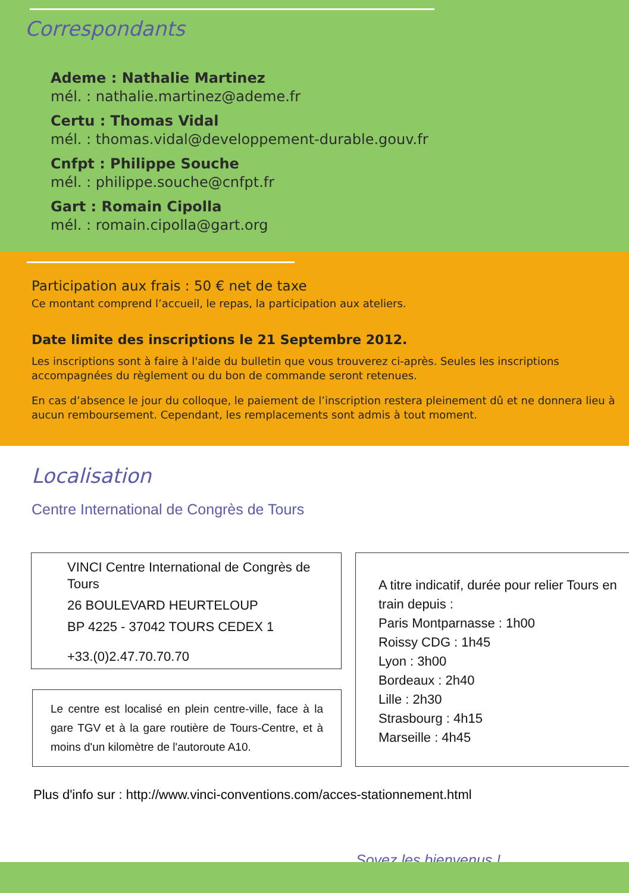Correspondants
Ademe : Nathalie Martinez
mél. : nathalie.martinez@ademe.fr
Certu : Thomas Vidal
mél. : thomas.vidal@developpement-durable.gouv.fr
Cnfpt : Philippe Souche
mél. : philippe.souche@cnfpt.fr
Gart : Romain Cipolla
mél. : romain.cipolla@gart.org
Participation aux frais : 50 € net de taxe
Ce montant comprend l’accueil, le repas, la participation aux ateliers.
Date limite des inscriptions le 21 Septembre 2012.
Les inscriptions sont à faire à l'aide du bulletin que vous trouverez ci-après. Seules les inscriptions accompagnées du règlement ou du bon de commande seront retenues.
En cas d’absence le jour du colloque, le paiement de l’inscription restera pleinement dû et ne donnera lieu à aucun remboursement. Cependant, les remplacements sont admis à tout moment.
Localisation
Centre International de Congrès de Tours
VINCI Centre International de Congrès de Tours
26 BOULEVARD HEURTELOUP
BP 4225 - 37042 TOURS CEDEX 1
+33.(0)2.47.70.70.70
Le centre est localisé en plein centre-ville, face à la gare TGV et à la gare routière de Tours-Centre, et à moins d'un kilomètre de l'autoroute A10.
A titre indicatif, durée pour relier Tours en train depuis :
Paris Montparnasse : 1h00
Roissy CDG : 1h45
Lyon : 3h00
Bordeaux : 2h40
Lille : 2h30
Strasbourg : 4h15
Marseille : 4h45
Plus d'info sur : http://www.vinci-conventions.com/acces-stationnement.html
Soyez les bienvenus !